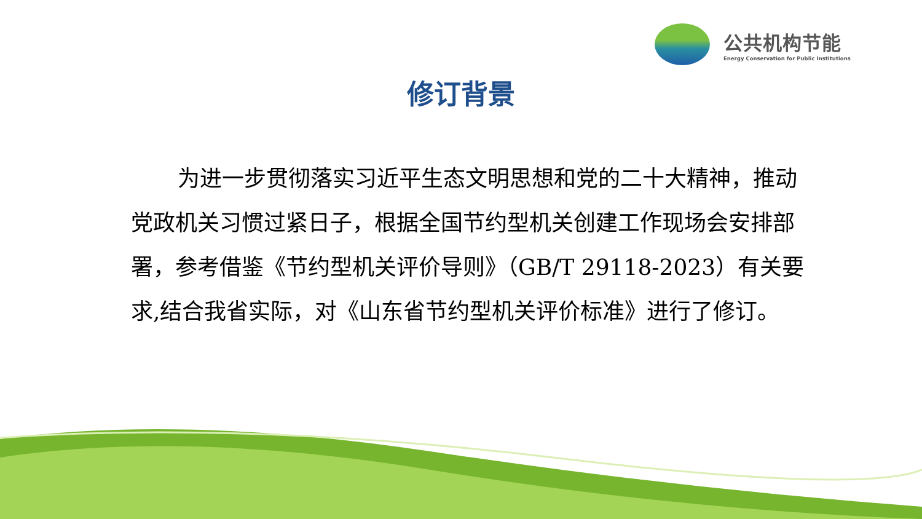公共机构节能
Energy Conservation for Public Institutions
修订背景
为进一步贯彻落实习近平生态文明思想和党的二十大精神，推动党政机关习惯过紧日子，根据全国节约型机关创建工作现场会安排部署，参考借鉴《节约型机关评价导则》（GB/T 29118-2023）有关要求,结合我省实际，对《山东省节约型机关评价标准》进行了修订。